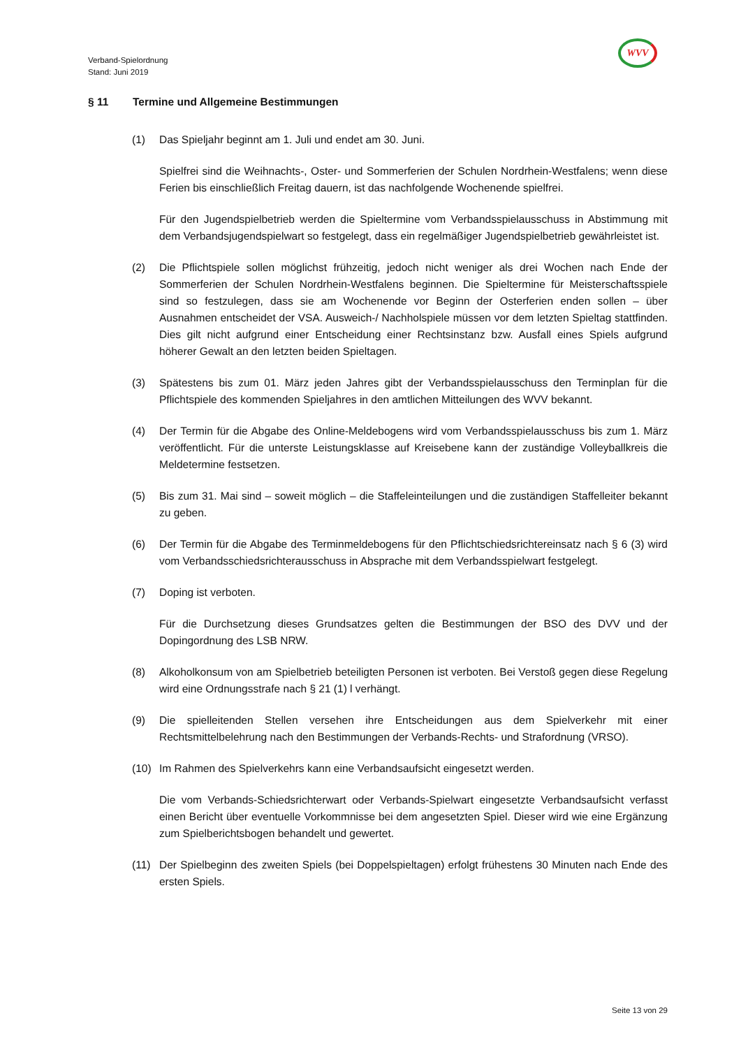Verband-Spielordnung
Stand: Juni 2019
WVV
§ 11 Termine und Allgemeine Bestimmungen
(1) Das Spieljahr beginnt am 1. Juli und endet am 30. Juni.
Spielfrei sind die Weihnachts-, Oster- und Sommerferien der Schulen Nordrhein-Westfalens; wenn diese Ferien bis einschließlich Freitag dauern, ist das nachfolgende Wochenende spielfrei.
Für den Jugendspielbetrieb werden die Spieltermine vom Verbandsspielausschuss in Abstimmung mit dem Verbandsjugendspielwart so festgelegt, dass ein regelmäßiger Jugendspielbetrieb gewährleistet ist.
(2) Die Pflichtspiele sollen möglichst frühzeitig, jedoch nicht weniger als drei Wochen nach Ende der Sommerferien der Schulen Nordrhein-Westfalens beginnen. Die Spieltermine für Meisterschaftsspiele sind so festzulegen, dass sie am Wochenende vor Beginn der Osterferien enden sollen – über Ausnahmen entscheidet der VSA. Ausweich-/ Nachholspiele müssen vor dem letzten Spieltag stattfinden. Dies gilt nicht aufgrund einer Entscheidung einer Rechtsinstanz bzw. Ausfall eines Spiels aufgrund höherer Gewalt an den letzten beiden Spieltagen.
(3) Spätestens bis zum 01. März jeden Jahres gibt der Verbandsspielausschuss den Terminplan für die Pflichtspiele des kommenden Spieljahres in den amtlichen Mitteilungen des WVV bekannt.
(4) Der Termin für die Abgabe des Online-Meldebogens wird vom Verbandsspielausschuss bis zum 1. März veröffentlicht. Für die unterste Leistungsklasse auf Kreisebene kann der zuständige Volleyballkreis die Meldetermine festsetzen.
(5) Bis zum 31. Mai sind – soweit möglich – die Staffeleinteilungen und die zuständigen Staffelleiter bekannt zu geben.
(6) Der Termin für die Abgabe des Terminmeldebogens für den Pflichtschiedsrichtereinsatz nach § 6 (3) wird vom Verbandsschiedsrichterausschuss in Absprache mit dem Verbandsspielwart festgelegt.
(7) Doping ist verboten.
Für die Durchsetzung dieses Grundsatzes gelten die Bestimmungen der BSO des DVV und der Dopingordnung des LSB NRW.
(8) Alkoholkonsum von am Spielbetrieb beteiligten Personen ist verboten. Bei Verstoß gegen diese Regelung wird eine Ordnungsstrafe nach § 21 (1) l verhängt.
(9) Die spielleitenden Stellen versehen ihre Entscheidungen aus dem Spielverkehr mit einer Rechtsmittelbelehrung nach den Bestimmungen der Verbands-Rechts- und Strafordnung (VRSO).
(10) Im Rahmen des Spielverkehrs kann eine Verbandsaufsicht eingesetzt werden.
Die vom Verbands-Schiedsrichterwart oder Verbands-Spielwart eingesetzte Verbandsaufsicht verfasst einen Bericht über eventuelle Vorkommnisse bei dem angesetzten Spiel. Dieser wird wie eine Ergänzung zum Spielberichtsbogen behandelt und gewertet.
(11) Der Spielbeginn des zweiten Spiels (bei Doppelspieltagen) erfolgt frühestens 30 Minuten nach Ende des ersten Spiels.
Seite 13 von 29